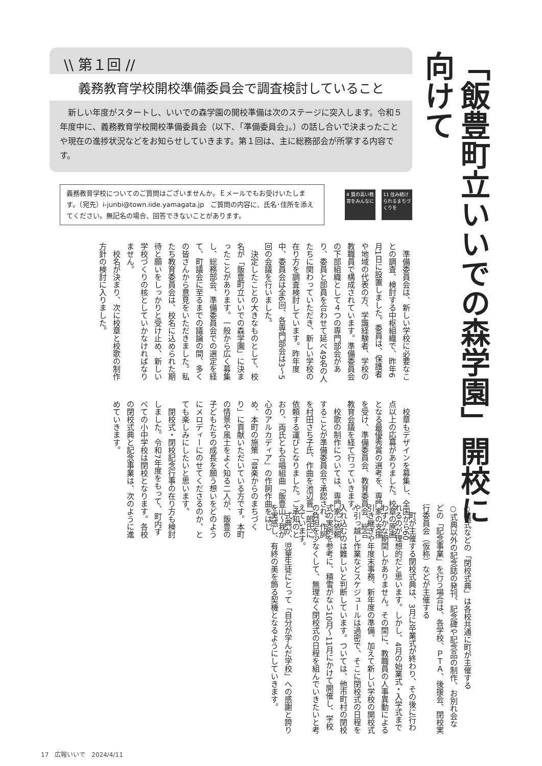「飯豊町立いいでの森学園」開校に向けて
\\ 第１回 //
義務教育学校開校準備委員会で調査検討していること
　新しい年度がスタートし、いいでの森学園の開校準備は次のステージに突入します。令和５年度中に、義務教育学校開校準備委員会（以下、「準備委員会」。）の話し合いで決まったことや現在の進捗状況などをお知らせしていきます。第１回は、主に総務部会が所掌する内容です。
義務教育学校についてのご質問はございませんか。Ｅメールでもお受けいたします。（宛先）i-junbi@town.iide.yamagata.jp　ご質問の内容に、氏名･住所を添えてください。無記名の場合、回答できないことがあります。
4 質の高い教育をみんなに
11 住み続けられるまちづくりを
準備委員会は、新しい学校に必要なことの調査、検討する中枢組織で、昨年6月1日に設置しました。委員は、保護者や地域の代表の方、学識経験者、学校の教職員で構成されています。準備委員会の下部組織として４つの専門部会があり、委員と部員を合わせて延べ49名の人たちに関わっていただき、新しい学校の在り方を調査検討しています。昨年度中、委員会は全6回、各専門部会は3～5回の会議を行いました。
決定したことの大きなものとして、校名が「飯豊町立いいでの森学園」に決まったことがあります。一般から広く募集し、総務部会、準備委員会での選定を経て、町議会に至るまでの議論の間、多くの皆さんから意見をいただきました。私たち教育委員会は、校名に込められた期待と願いをしっかりと受け止め、新しい学校づくりの核としていかなければなりません。
校名が決まり、次に校章と校歌の制作方針の検討に入りました。
校章もデザインを募集し、全国から60点以上の応募がありました。校章の原画となる最優秀賞の選考を、専門家の支援を受け、準備委員会、教育委員会、総合教育会議を経て行っていきます。
校歌の制作については、専門家に依頼することが準備委員会で承認され、作詞を村田さち子氏、作曲を池辺晋一郎氏に依頼する運びとなりました。ご承知のとおり、両氏とも合唱組曲「飯豊山～我が心のアルカディア」の作詞作曲をはじめ、本町の施策「音楽からのまちづくり」に貢献いただいている方です。本町の情景や風土をよく知る二人が、飯豊の子どもたちの成長を願う想いをどのようにメロディーにのせてくださるのか、とても楽しみにしたいと思います。
閉校式・閉校記念行事の在り方も検討しました。令和7年度をもって、町内すべての小中学校は閉校となります。各校の閉校式典と記念事業は、次のように進めていきます。
○儀式などの「閉校式典」は各校共通に町が主催する
○式典以外の記念誌の発刊、記念碑や記念品の制作、お別れ会などの「記念事業」を行う場合は、各学校、ＰＴＡ、後援会、閉校実行委員会（仮称）などが主催する
町が主催する閉校式典は、3月に卒業式が終わり、その後に行われるのが理想的だと思います。しかし、4月の始業式・入学式までわずかな期間しかありません。その間に、教職員の人事異動による引き継ぎや年度末事務、新年度の準備、加えて新しい学校の開校式や引っ越し作業などスケジュールは過密で、そこに閉校式の日程を入れ込むのは難しいと判断しています。ついては、他市町村の閉校式の実例を参考に、積雪がない10月～11月にかけて開催し、学校の負担を少なくして、無理なく閉校式の日程を組んでいきたいと考えています。
式典が、児童生徒にとって「自分が学んだ学校」への感謝と誇りを実感し、有終の美を飾る契機となるようにしていきます。
17　広報いいで　2024/4/11